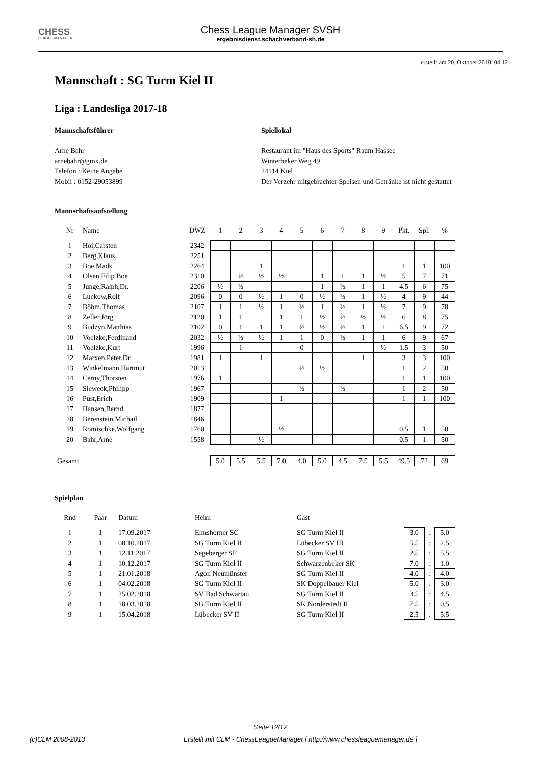CHESS
LEAGUE MANAGER
Chess League Manager SVSH
ergebnisdienst.schachverband-sh.de
erstellt am 20. Oktober 2018, 04:12
Mannschaft : SG Turm Kiel II
Liga : Landesliga 2017-18
Mannschaftsführer
Arne Bahr
arnebahr@gmx.de
Telefon : Keine Angabe
Mobil : 0152-29053899
Spiellokal
Restaurant im "Haus des Sports" Raum Hassee
Winterbeker Weg 49
24114 Kiel
Der Verzehr mitgebrachter Speisen und Getränke ist nicht gestattet
Mannschaftsaufstellung
| Nr | Name | DWZ | 1 | 2 | 3 | 4 | 5 | 6 | 7 | 8 | 9 | Pkt. | Spl. | % |
| --- | --- | --- | --- | --- | --- | --- | --- | --- | --- | --- | --- | --- | --- | --- |
| 1 | Hoi,Carsten | 2342 | | | | | | | | | | | | |
| 2 | Berg,Klaus | 2251 | | | | | | | | | | | | |
| 3 | Boe,Mads | 2264 | | | 1 | | | | | | | 1 | 1 | 100 |
| 4 | Olsen,Filip Boe | 2310 | | ½ | ½ | ½ | | 1 | + | 1 | ½ | 5 | 7 | 71 |
| 5 | Junge,Ralph,Dr. | 2206 | ½ | ½ | | | | 1 | ½ | 1 | 1 | 4.5 | 6 | 75 |
| 6 | Luckow,Rolf | 2096 | 0 | 0 | ½ | 1 | 0 | ½ | ½ | 1 | ½ | 4 | 9 | 44 |
| 7 | Böhm,Thomas | 2107 | 1 | 1 | ½ | 1 | ½ | 1 | ½ | 1 | ½ | 7 | 9 | 78 |
| 8 | Zeller,Jörg | 2120 | 1 | 1 | | 1 | 1 | ½ | ½ | ½ | ½ | 6 | 8 | 75 |
| 9 | Budzyn,Matthias | 2102 | 0 | 1 | 1 | 1 | ½ | ½ | ½ | 1 | + | 6.5 | 9 | 72 |
| 10 | Voelzke,Ferdinand | 2032 | ½ | ½ | ½ | 1 | 1 | 0 | ½ | 1 | 1 | 6 | 9 | 67 |
| 11 | Voelzke,Kurt | 1996 | | 1 | | | 0 | | | | ½ | 1.5 | 3 | 50 |
| 12 | Marxen,Peter,Dr. | 1981 | 1 | | 1 | | | | | 1 | | 3 | 3 | 100 |
| 13 | Winkelmann,Hartmut | 2013 | | | | | ½ | ½ | | | | 1 | 2 | 50 |
| 14 | Cerny,Thorsten | 1976 | 1 | | | | | | | | | 1 | 1 | 100 |
| 15 | Sieweck,Philipp | 1967 | | | | | ½ | | ½ | | | 1 | 2 | 50 |
| 16 | Pust,Erich | 1909 | | | | 1 | | | | | | 1 | 1 | 100 |
| 17 | Hansen,Bernd | 1877 | | | | | | | | | | | | |
| 18 | Berenstein,Michail | 1846 | | | | | | | | | | | | |
| 19 | Romischke,Wolfgang | 1760 | | | | ½ | | | | | | 0.5 | 1 | 50 |
| 20 | Bahr,Arne | 1558 | | | ½ | | | | | | | 0.5 | 1 | 50 |
| Gesamt | | | 5.0 | 5.5 | 5.5 | 7.0 | 4.0 | 5.0 | 4.5 | 7.5 | 5.5 | 49.5 | 72 | 69 |
Spielplan
| Rnd | Paar | Datum | Heim | Gast | | | |
| --- | --- | --- | --- | --- | --- | --- | --- |
| 1 | 1 | 17.09.2017 | Elmshorner SC | SG Turm Kiel II | 3.0 | : | 5.0 |
| 2 | 1 | 08.10.2017 | SG Turm Kiel II | Lübecker SV III | 5.5 | : | 2.5 |
| 3 | 1 | 12.11.2017 | Segeberger SF | SG Turm Kiel II | 2.5 | : | 5.5 |
| 4 | 1 | 10.12.2017 | SG Turm Kiel II | Schwarzenbeker SK | 7.0 | : | 1.0 |
| 5 | 1 | 21.01.2018 | Agon Neumünster | SG Turm Kiel II | 4.0 | : | 4.0 |
| 6 | 1 | 04.02.2018 | SG Turm Kiel II | SK Doppelbauer Kiel | 5.0 | : | 3.0 |
| 7 | 1 | 25.02.2018 | SV Bad Schwartau | SG Turm Kiel II | 3.5 | : | 4.5 |
| 8 | 1 | 18.03.2018 | SG Turm Kiel II | SK Norderstedt II | 7.5 | : | 0.5 |
| 9 | 1 | 15.04.2018 | Lübecker SV II | SG Turm Kiel II | 2.5 | : | 5.5 |
Seite 12/12
(c)CLM 2008-2013 Erstellt mit CLM - ChessLeagueManager [ http://www.chessleaguemanager.de ]